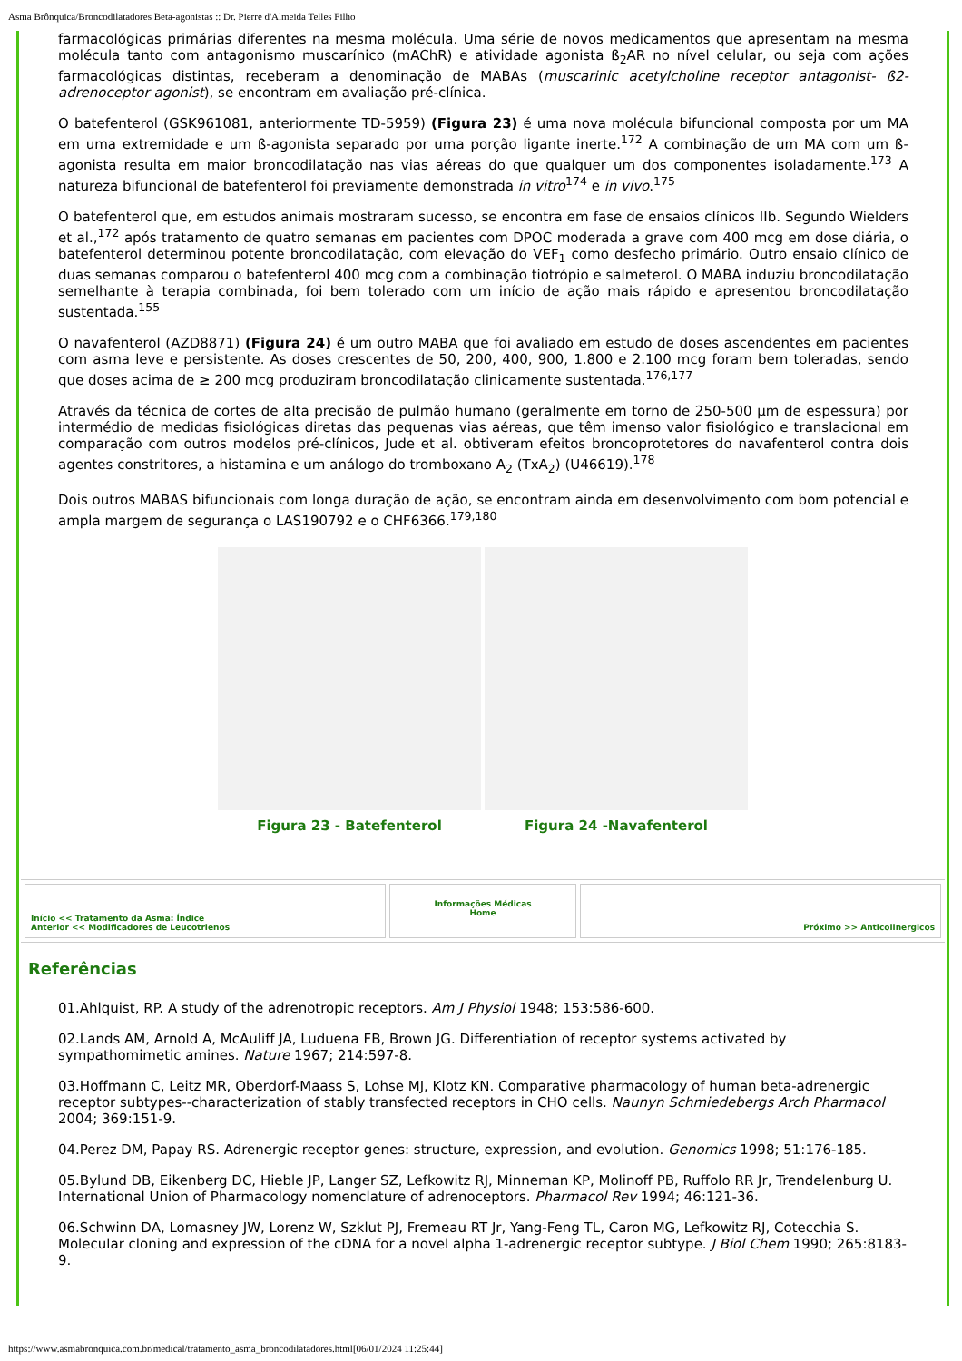Asma Brônquica/Broncodilatadores Beta-agonistas :: Dr. Pierre d'Almeida Telles Filho
farmacológicas primárias diferentes na mesma molécula. Uma série de novos medicamentos que apresentam na mesma molécula tanto com antagonismo muscarínico (mAChR) e atividade agonista ß<sub>2</sub>AR no nível celular, ou seja com ações farmacológicas distintas, receberam a denominação de MABAs (muscarinic acetylcholine receptor antagonist- ß2-adrenoceptor agonist), se encontram em avaliação pré-clínica.
O batefenterol (GSK961081, anteriormente TD-5959) (Figura 23) é uma nova molécula bifuncional composta por um MA em uma extremidade e um ß-agonista separado por uma porção ligante inerte.<sup>172</sup> A combinação de um MA com um ß-agonista resulta em maior broncodilatação nas vias aéreas do que qualquer um dos componentes isoladamente.<sup>173</sup> A natureza bifuncional de batefenterol foi previamente demonstrada in vitro<sup>174</sup> e in vivo.<sup>175</sup>
O batefenterol que, em estudos animais mostraram sucesso, se encontra em fase de ensaios clínicos IIb. Segundo Wielders et al.,<sup>172</sup> após tratamento de quatro semanas em pacientes com DPOC moderada a grave com 400 mcg em dose diária, o batefenterol determinou potente broncodilatação, com elevação do VEF<sub>1</sub> como desfecho primário. Outro ensaio clínico de duas semanas comparou o batefenterol 400 mcg com a combinação tiotrópio e salmeterol. O MABA induziu broncodilatação semelhante à terapia combinada, foi bem tolerado com um início de ação mais rápido e apresentou broncodilatação sustentada.<sup>155</sup>
O navafenterol (AZD8871) (Figura 24) é um outro MABA que foi avaliado em estudo de doses ascendentes em pacientes com asma leve e persistente. As doses crescentes de 50, 200, 400, 900, 1.800 e 2.100 mcg foram bem toleradas, sendo que doses acima de ≥ 200 mcg produziram broncodilatação clinicamente sustentada.<sup>176,177</sup>
Através da técnica de cortes de alta precisão de pulmão humano (geralmente em torno de 250-500 µm de espessura) por intermédio de medidas fisiológicas diretas das pequenas vias aéreas, que têm imenso valor fisiológico e translacional em comparação com outros modelos pré-clínicos, Jude et al. obtiveram efeitos broncoprotetores do navafenterol contra dois agentes constritores, a histamina e um análogo do tromboxano A<sub>2</sub> (TxA<sub>2</sub>) (U46619).<sup>178</sup>
Dois outros MABAS bifuncionais com longa duração de ação, se encontram ainda em desenvolvimento com bom potencial e ampla margem de segurança o LAS190792 e o CHF6366.<sup>179,180</sup>
Figura 23 - Batefenterol Figura 24 -Navafenterol
Início << Tratamento da Asma: Índice
Anterior << Modificadores de Leucotrienos
Informações Médicas
Home
Próximo >> Anticolinergicos
Referências
01.Ahlquist, RP. A study of the adrenotropic receptors. Am J Physiol 1948; 153:586-600.
02.Lands AM, Arnold A, McAuliff JA, Luduena FB, Brown JG. Differentiation of receptor systems activated by sympathomimetic amines. Nature 1967; 214:597-8.
03.Hoffmann C, Leitz MR, Oberdorf-Maass S, Lohse MJ, Klotz KN. Comparative pharmacology of human beta-adrenergic receptor subtypes--characterization of stably transfected receptors in CHO cells. Naunyn Schmiedebergs Arch Pharmacol 2004; 369:151-9.
04.Perez DM, Papay RS. Adrenergic receptor genes: structure, expression, and evolution. Genomics 1998; 51:176-185.
05.Bylund DB, Eikenberg DC, Hieble JP, Langer SZ, Lefkowitz RJ, Minneman KP, Molinoff PB, Ruffolo RR Jr, Trendelenburg U. International Union of Pharmacology nomenclature of adrenoceptors. Pharmacol Rev 1994; 46:121-36.
06.Schwinn DA, Lomasney JW, Lorenz W, Szklut PJ, Fremeau RT Jr, Yang-Feng TL, Caron MG, Lefkowitz RJ, Cotecchia S. Molecular cloning and expression of the cDNA for a novel alpha 1-adrenergic receptor subtype. J Biol Chem 1990; 265:8183-9.
https://www.asmabronquica.com.br/medical/tratamento_asma_broncodilatadores.html[06/01/2024 11:25:44]